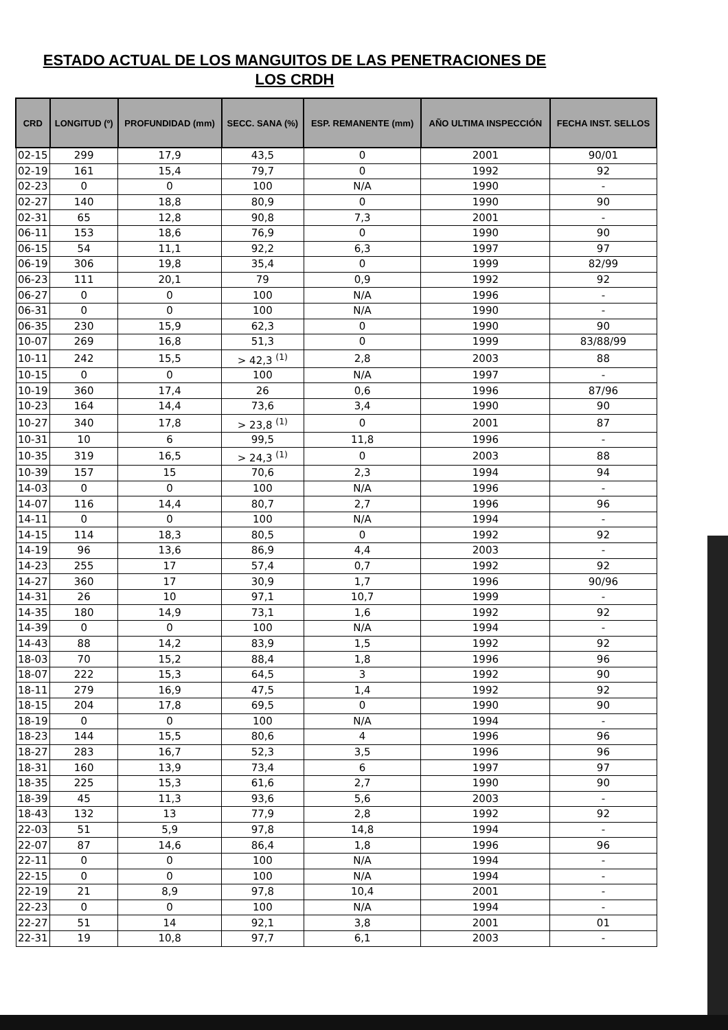ESTADO ACTUAL DE LOS MANGUITOS DE LAS PENETRACIONES DE
LOS CRDH
| CRD | LONGITUD (º) | PROFUNDIDAD (mm) | SECC. SANA (%) | ESP. REMANENTE (mm) | AÑO ULTIMA INSPECCIÓN | FECHA INST. SELLOS |
| --- | --- | --- | --- | --- | --- | --- |
| 02-15 | 299 | 17,9 | 43,5 | 0 | 2001 | 90/01 |
| 02-19 | 161 | 15,4 | 79,7 | 0 | 1992 | 92 |
| 02-23 | 0 | 0 | 100 | N/A | 1990 | - |
| 02-27 | 140 | 18,8 | 80,9 | 0 | 1990 | 90 |
| 02-31 | 65 | 12,8 | 90,8 | 7,3 | 2001 | - |
| 06-11 | 153 | 18,6 | 76,9 | 0 | 1990 | 90 |
| 06-15 | 54 | 11,1 | 92,2 | 6,3 | 1997 | 97 |
| 06-19 | 306 | 19,8 | 35,4 | 0 | 1999 | 82/99 |
| 06-23 | 111 | 20,1 | 79 | 0,9 | 1992 | 92 |
| 06-27 | 0 | 0 | 100 | N/A | 1996 | - |
| 06-31 | 0 | 0 | 100 | N/A | 1990 | - |
| 06-35 | 230 | 15,9 | 62,3 | 0 | 1990 | 90 |
| 10-07 | 269 | 16,8 | 51,3 | 0 | 1999 | 83/88/99 |
| 10-11 | 242 | 15,5 | > 42,3 <sup>(1)</sup> | 2,8 | 2003 | 88 |
| 10-15 | 0 | 0 | 100 | N/A | 1997 | - |
| 10-19 | 360 | 17,4 | 26 | 0,6 | 1996 | 87/96 |
| 10-23 | 164 | 14,4 | 73,6 | 3,4 | 1990 | 90 |
| 10-27 | 340 | 17,8 | > 23,8 <sup>(1)</sup> | 0 | 2001 | 87 |
| 10-31 | 10 | 6 | 99,5 | 11,8 | 1996 | - |
| 10-35 | 319 | 16,5 | > 24,3 <sup>(1)</sup> | 0 | 2003 | 88 |
| 10-39 | 157 | 15 | 70,6 | 2,3 | 1994 | 94 |
| 14-03 | 0 | 0 | 100 | N/A | 1996 | - |
| 14-07 | 116 | 14,4 | 80,7 | 2,7 | 1996 | 96 |
| 14-11 | 0 | 0 | 100 | N/A | 1994 | - |
| 14-15 | 114 | 18,3 | 80,5 | 0 | 1992 | 92 |
| 14-19 | 96 | 13,6 | 86,9 | 4,4 | 2003 | - |
| 14-23 | 255 | 17 | 57,4 | 0,7 | 1992 | 92 |
| 14-27 | 360 | 17 | 30,9 | 1,7 | 1996 | 90/96 |
| 14-31 | 26 | 10 | 97,1 | 10,7 | 1999 | - |
| 14-35 | 180 | 14,9 | 73,1 | 1,6 | 1992 | 92 |
| 14-39 | 0 | 0 | 100 | N/A | 1994 | - |
| 14-43 | 88 | 14,2 | 83,9 | 1,5 | 1992 | 92 |
| 18-03 | 70 | 15,2 | 88,4 | 1,8 | 1996 | 96 |
| 18-07 | 222 | 15,3 | 64,5 | 3 | 1992 | 90 |
| 18-11 | 279 | 16,9 | 47,5 | 1,4 | 1992 | 92 |
| 18-15 | 204 | 17,8 | 69,5 | 0 | 1990 | 90 |
| 18-19 | 0 | 0 | 100 | N/A | 1994 | - |
| 18-23 | 144 | 15,5 | 80,6 | 4 | 1996 | 96 |
| 18-27 | 283 | 16,7 | 52,3 | 3,5 | 1996 | 96 |
| 18-31 | 160 | 13,9 | 73,4 | 6 | 1997 | 97 |
| 18-35 | 225 | 15,3 | 61,6 | 2,7 | 1990 | 90 |
| 18-39 | 45 | 11,3 | 93,6 | 5,6 | 2003 | - |
| 18-43 | 132 | 13 | 77,9 | 2,8 | 1992 | 92 |
| 22-03 | 51 | 5,9 | 97,8 | 14,8 | 1994 | - |
| 22-07 | 87 | 14,6 | 86,4 | 1,8 | 1996 | 96 |
| 22-11 | 0 | 0 | 100 | N/A | 1994 | - |
| 22-15 | 0 | 0 | 100 | N/A | 1994 | - |
| 22-19 | 21 | 8,9 | 97,8 | 10,4 | 2001 | - |
| 22-23 | 0 | 0 | 100 | N/A | 1994 | - |
| 22-27 | 51 | 14 | 92,1 | 3,8 | 2001 | 01 |
| 22-31 | 19 | 10,8 | 97,7 | 6,1 | 2003 | - |